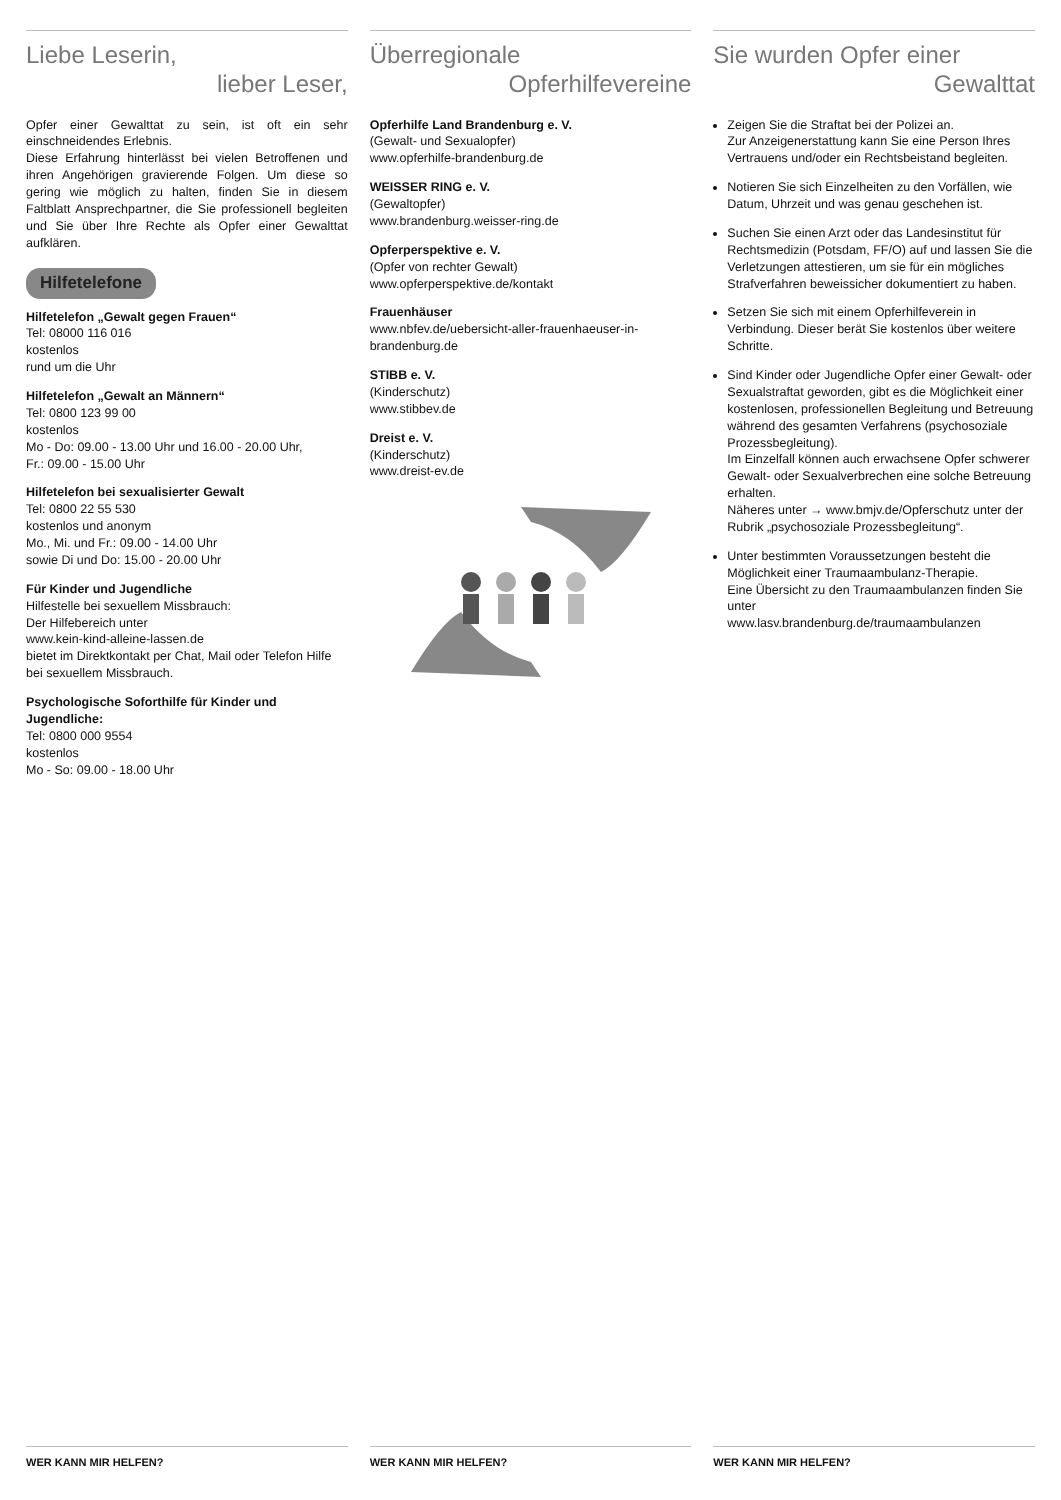Liebe Leserin,
lieber Leser,
Opfer einer Gewalttat zu sein, ist oft ein sehr einschneidendes Erlebnis.
Diese Erfahrung hinterlässt bei vielen Betroffenen und ihren Angehörigen gravierende Folgen. Um diese so gering wie möglich zu halten, finden Sie in diesem Faltblatt Ansprechpartner, die Sie professionell begleiten und Sie über Ihre Rechte als Opfer einer Gewalttat aufklären.
Hilfetelefone
Hilfetelefon „Gewalt gegen Frauen“
Tel: 08000 116 016
kostenlos
rund um die Uhr
Hilfetelefon „Gewalt an Männern“
Tel: 0800 123 99 00
kostenlos
Mo - Do: 09.00 - 13.00 Uhr und 16.00 - 20.00 Uhr,
Fr.: 09.00 - 15.00 Uhr
Hilfetelefon bei sexualisierter Gewalt
Tel: 0800 22 55 530
kostenlos und anonym
Mo., Mi. und Fr.: 09.00 - 14.00 Uhr
sowie Di und Do: 15.00 - 20.00 Uhr
Für Kinder und Jugendliche
Hilfestelle bei sexuellem Missbrauch:
Der Hilfebereich unter
www.kein-kind-alleine-lassen.de
bietet im Direktkontakt per Chat, Mail oder Telefon Hilfe bei sexuellem Missbrauch.
Psychologische Soforthilfe für Kinder und Jugendliche:
Tel: 0800 000 9554
kostenlos
Mo - So: 09.00 - 18.00 Uhr
WER KANN MIR HELFEN?
Überregionale
Opferhilfevereine
Opferhilfe Land Brandenburg e. V.
(Gewalt- und Sexualopfer)
www.opferhilfe-brandenburg.de
WEISSER RING e. V.
(Gewaltopfer)
www.brandenburg.weisser-ring.de
Opferperspektive e. V.
(Opfer von rechter Gewalt)
www.opferperspektive.de/kontakt
Frauenhäuser
www.nbfev.de/uebersicht-aller-frauenhaeuser-in-brandenburg.de
STIBB e. V.
(Kinderschutz)
www.stibbev.de
Dreist e. V.
(Kinderschutz)
www.dreist-ev.de
WER KANN MIR HELFEN?
Sie wurden Opfer einer
Gewalttat
Zeigen Sie die Straftat bei der Polizei an.
Zur Anzeigenerstattung kann Sie eine Person Ihres Vertrauens und/oder ein Rechtsbeistand begleiten.
Notieren Sie sich Einzelheiten zu den Vorfällen, wie Datum, Uhrzeit und was genau geschehen ist.
Suchen Sie einen Arzt oder das Landesinstitut für Rechtsmedizin (Potsdam, FF/O) auf und lassen Sie die Verletzungen attestieren, um sie für ein mögliches Strafverfahren beweissicher dokumentiert zu haben.
Setzen Sie sich mit einem Opferhilfeverein in Verbindung. Dieser berät Sie kostenlos über weitere Schritte.
Sind Kinder oder Jugendliche Opfer einer Gewalt- oder Sexualstraftat geworden, gibt es die Möglichkeit einer kostenlosen, professionellen Begleitung und Betreuung während des gesamten Verfahrens (psychosoziale Prozessbegleitung).
Im Einzelfall können auch erwachsene Opfer schwerer Gewalt- oder Sexualverbrechen eine solche Betreuung erhalten.
Näheres unter → www.bmjv.de/Opferschutz unter der Rubrik „psychosoziale Prozessbegleitung“.
Unter bestimmten Voraussetzungen besteht die Möglichkeit einer Traumaambulanz-Therapie.
Eine Übersicht zu den Traumaambulanzen finden Sie unter
www.lasv.brandenburg.de/traumaambulanzen
WER KANN MIR HELFEN?